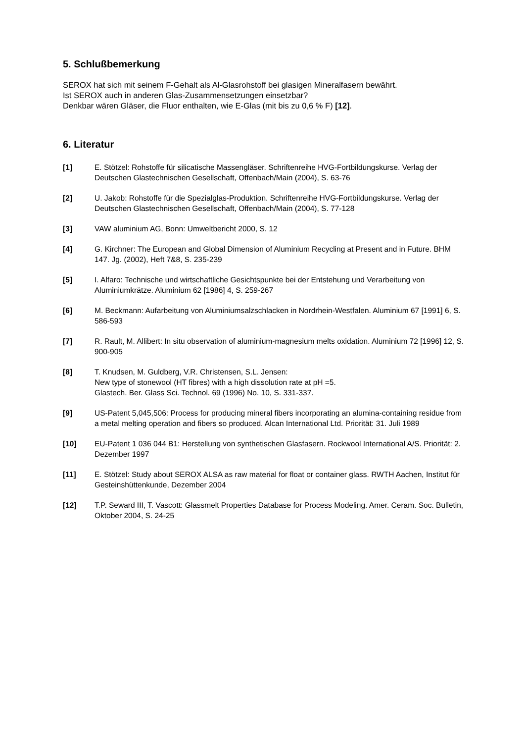5. Schlußbemerkung
SEROX hat sich mit seinem F-Gehalt als Al-Glasrohstoff bei glasigen Mineralfasern bewährt.
Ist SEROX auch in anderen Glas-Zusammensetzungen einsetzbar?
Denkbar wären Gläser, die Fluor enthalten, wie E-Glas (mit bis zu 0,6 % F) [12].
6. Literatur
[1] E. Stötzel: Rohstoffe für silicatische Massengläser. Schriftenreihe HVG-Fortbildungskurse. Verlag der Deutschen Glastechnischen Gesellschaft, Offenbach/Main (2004), S. 63-76
[2] U. Jakob: Rohstoffe für die Spezialglas-Produktion. Schriftenreihe HVG-Fortbildungskurse. Verlag der Deutschen Glastechnischen Gesellschaft, Offenbach/Main (2004), S. 77-128
[3] VAW aluminium AG, Bonn: Umweltbericht 2000, S. 12
[4] G. Kirchner: The European and Global Dimension of Aluminium Recycling at Present and in Future. BHM 147. Jg. (2002), Heft 7&8, S. 235-239
[5] I. Alfaro: Technische und wirtschaftliche Gesichtspunkte bei der Entstehung und Verarbeitung von Aluminiumkrätze. Aluminium 62 [1986] 4, S. 259-267
[6] M. Beckmann: Aufarbeitung von Aluminiumsalzschlacken in Nordrhein-Westfalen. Aluminium 67 [1991] 6, S. 586-593
[7] R. Rault, M. Allibert: In situ observation of aluminium-magnesium melts oxidation. Aluminium 72 [1996] 12, S. 900-905
[8] T. Knudsen, M. Guldberg, V.R. Christensen, S.L. Jensen:
New type of stonewool (HT fibres) with a high dissolution rate at pH =5.
Glastech. Ber. Glass Sci. Technol. 69 (1996) No. 10, S. 331-337.
[9] US-Patent 5,045,506: Process for producing mineral fibers incorporating an alumina-containing residue from a metal melting operation and fibers so produced. Alcan International Ltd. Priorität: 31. Juli 1989
[10] EU-Patent 1 036 044 B1: Herstellung von synthetischen Glasfasern. Rockwool International A/S. Priorität: 2. Dezember 1997
[11] E. Stötzel: Study about SEROX ALSA as raw material for float or container glass. RWTH Aachen, Institut für Gesteinshüttenkunde, Dezember 2004
[12] T.P. Seward III, T. Vascott: Glassmelt Properties Database for Process Modeling. Amer. Ceram. Soc. Bulletin, Oktober 2004, S. 24-25